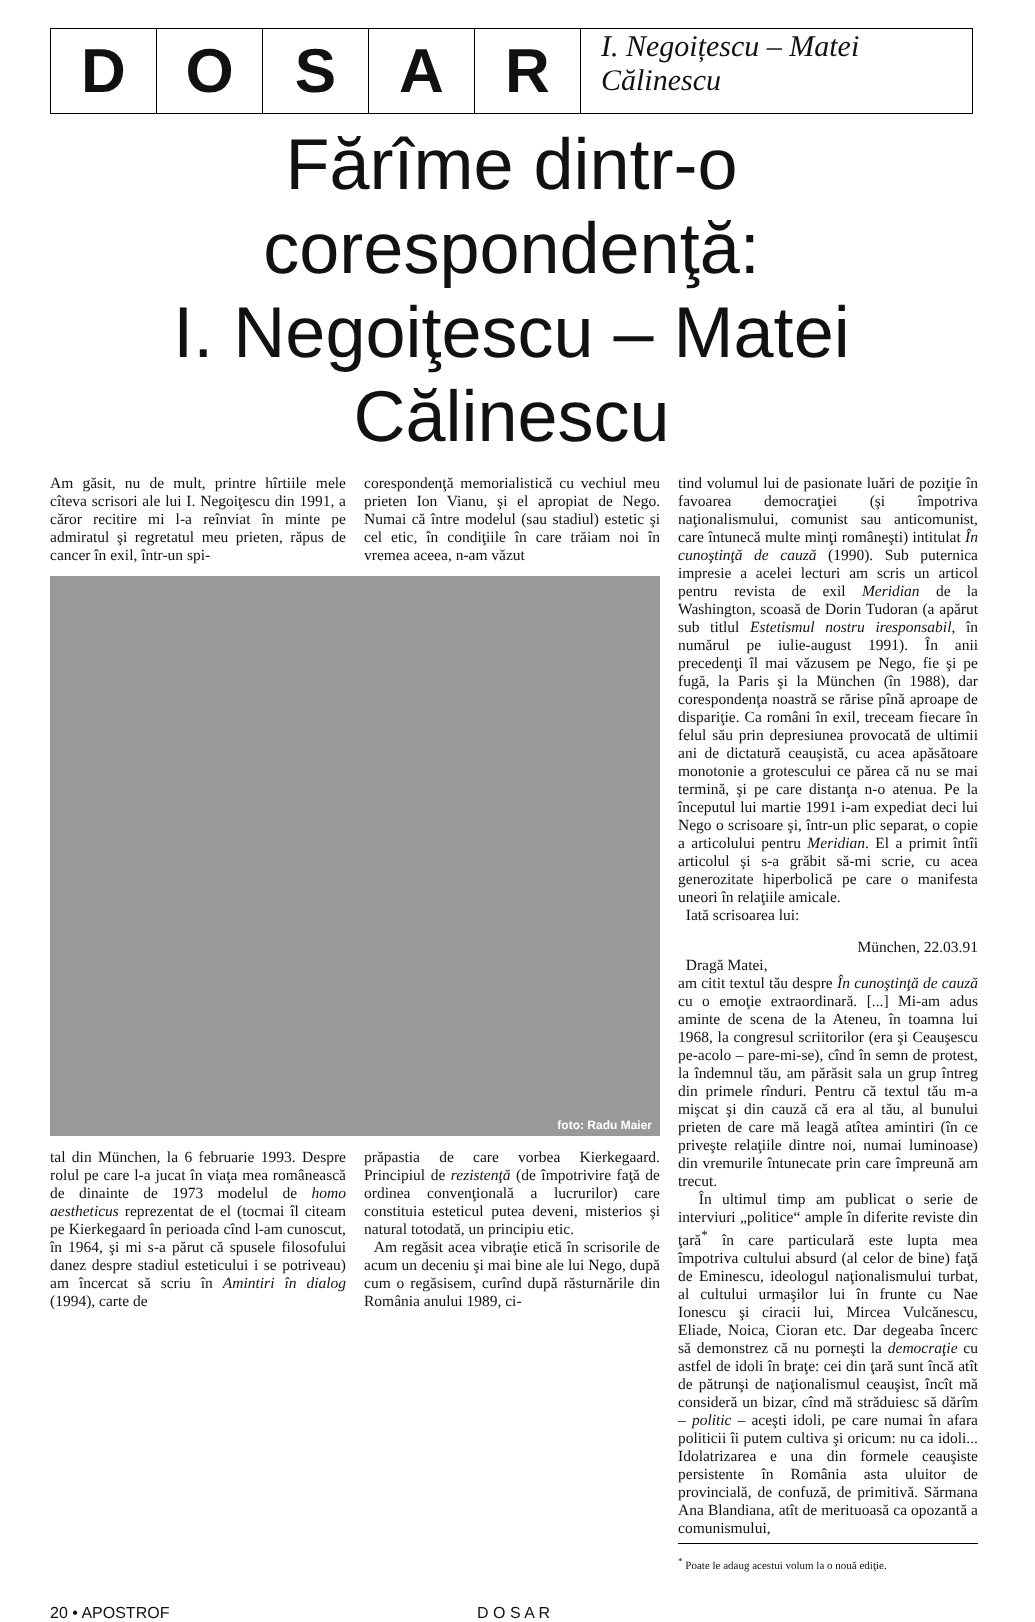D O S A R
I. Negoițescu – Matei Călinescu
Fărîme dintr-o corespondenţă:
I. Negoiţescu – Matei Călinescu
Am găsit, nu de mult, printre hîrtiile mele cîteva scrisori ale lui I. Negoiţescu din 1991, a căror recitire mi l-a reînviat în minte pe admiratul şi regretatul meu prieten, răpus de cancer în exil, într-un spi-
corespondenţă memorialistică cu vechiul meu prieten Ion Vianu, şi el apropiat de Nego. Numai că între modelul (sau stadiul) estetic şi cel etic, în condiţiile în care trăiam noi în vremea aceea, n-am văzut
foto: Radu Maier
tal din München, la 6 februarie 1993. Despre rolul pe care l-a jucat în viaţa mea românească de dinainte de 1973 modelul de homo aestheticus reprezentat de el (tocmai îl citeam pe Kierkegaard în perioada cînd l-am cunoscut, în 1964, şi mi s-a părut că spusele filosofului danez despre stadiul esteticului i se potriveau) am încercat să scriu în Amintiri în dialog (1994), carte de
prăpastia de care vorbea Kierkegaard. Principiul de rezistenţă (de împotrivire faţă de ordinea convenţională a lucrurilor) care constituia esteticul putea deveni, misterios şi natural totodată, un principiu etic.
Am regăsit acea vibraţie etică în scrisorile de acum un deceniu şi mai bine ale lui Nego, după cum o regăsisem, curînd după răsturnările din România anului 1989, ci-
tind volumul lui de pasionate luări de poziţie în favoarea democraţiei (şi împotriva naţionalismului, comunist sau anticomunist, care întunecă multe minţi româneşti) intitulat În cunoştinţă de cauză (1990). Sub puternica impresie a acelei lecturi am scris un articol pentru revista de exil Meridian de la Washington, scoasă de Dorin Tudoran (a apărut sub titlul Estetismul nostru iresponsabil, în numărul pe iulie-august 1991). În anii precedenţi îl mai văzusem pe Nego, fie şi pe fugă, la Paris şi la München (în 1988), dar corespondenţa noastră se rărise pînă aproape de dispariţie. Ca români în exil, treceam fiecare în felul său prin depresiunea provocată de ultimii ani de dictatură ceauşistă, cu acea apăsătoare monotonie a grotescului ce părea că nu se mai termină, şi pe care distanţa n-o atenua. Pe la începutul lui martie 1991 i-am expediat deci lui Nego o scrisoare şi, într-un plic separat, o copie a articolului pentru Meridian. El a primit întîi articolul şi s-a grăbit să-mi scrie, cu acea generozitate hiperbolică pe care o manifesta uneori în relaţiile amicale.
Iată scrisoarea lui:
München, 22.03.91
Dragă Matei,
am citit textul tău despre În cunoştinţă de cauză cu o emoţie extraordinară. [...] Mi-am adus aminte de scena de la Ateneu, în toamna lui 1968, la congresul scriitorilor (era şi Ceauşescu pe-acolo – pare-mi-se), cînd în semn de protest, la îndemnul tău, am părăsit sala un grup întreg din primele rînduri. Pentru că textul tău m-a mişcat şi din cauză că era al tău, al bunului prieten de care mă leagă atîtea amintiri (în ce priveşte relaţiile dintre noi, numai luminoase) din vremurile întunecate prin care împreună am trecut.
În ultimul timp am publicat o serie de interviuri „politice“ ample în diferite reviste din ţară<sup>*</sup> în care particulară este lupta mea împotriva cultului absurd (al celor de bine) faţă de Eminescu, ideologul naţionalismului turbat, al cultului urmaşilor lui în frunte cu Nae Ionescu şi ciracii lui, Mircea Vulcănescu, Eliade, Noica, Cioran etc. Dar degeaba încerc să demonstrez că nu porneşti la democraţie cu astfel de idoli în braţe: cei din ţară sunt încă atît de pătrunşi de naţionalismul ceauşist, încît mă consideră un bizar, cînd mă străduiesc să dărîm – politic – aceşti idoli, pe care numai în afara politicii îi putem cultiva şi oricum: nu ca idoli... Idolatrizarea e una din formele ceauşiste persistente în România asta uluitor de provincială, de confuză, de primitivă. Sărmana Ana Blandiana, atît de merituoasă ca opozantă a comunismului,
<sup>*</sup> Poate le adaug acestui volum la o nouă ediţie.
20 • APOSTROF D O S A R